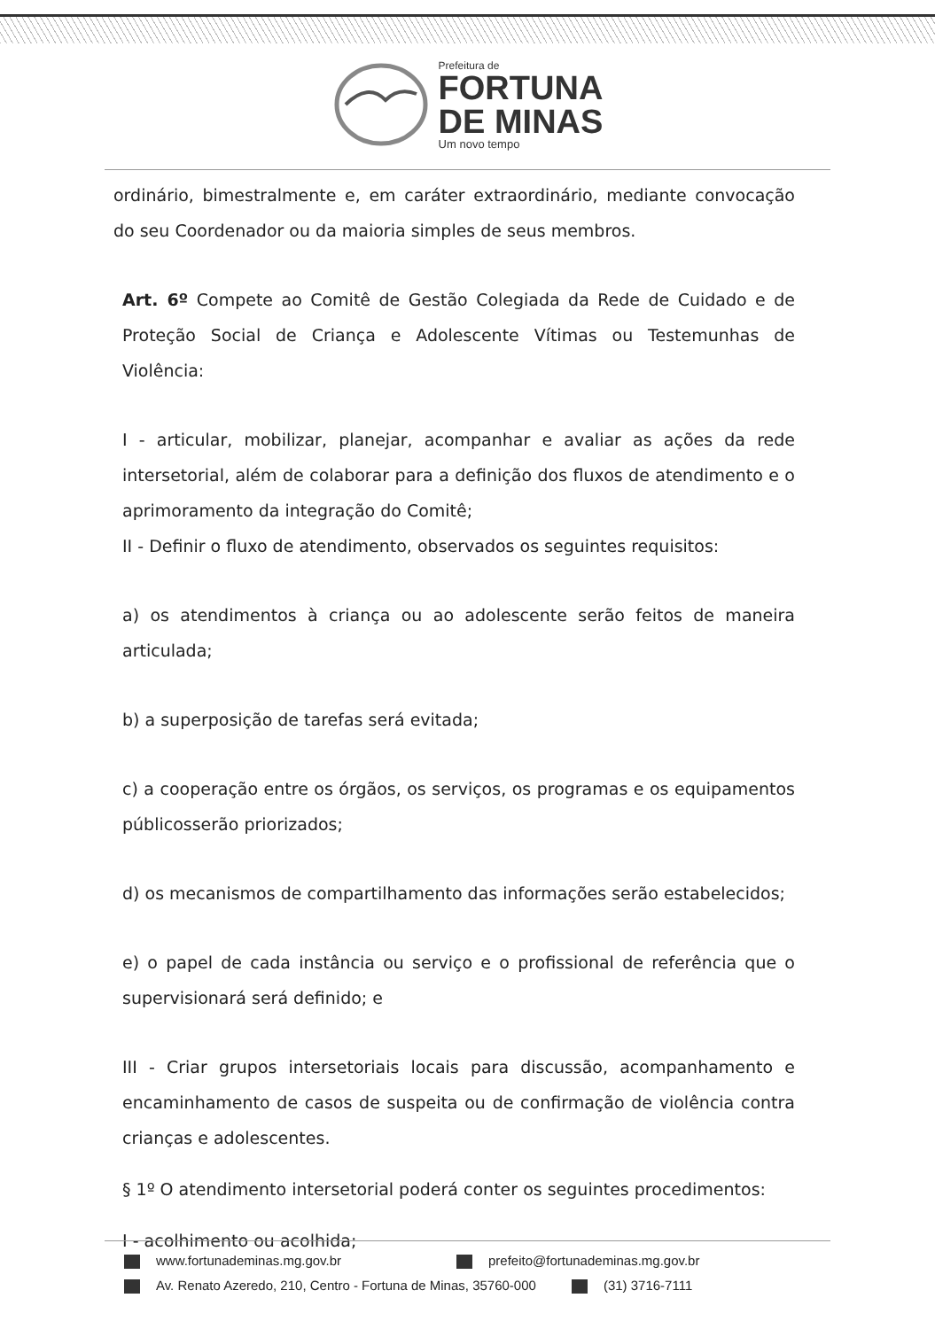Prefeitura de
FORTUNA
DE MINAS
Um novo tempo
ordinário, bimestralmente e, em caráter extraordinário, mediante convocação do seu Coordenador ou da maioria simples de seus membros.
Art. 6º Compete ao Comitê de Gestão Colegiada da Rede de Cuidado e de Proteção Social de Criança e Adolescente Vítimas ou Testemunhas de Violência:
I - articular, mobilizar, planejar, acompanhar e avaliar as ações da rede intersetorial, além de colaborar para a definição dos fluxos de atendimento e o aprimoramento da integração do Comitê;
II - Definir o fluxo de atendimento, observados os seguintes requisitos:
a) os atendimentos à criança ou ao adolescente serão feitos de maneira articulada;
b) a superposição de tarefas será evitada;
c) a cooperação entre os órgãos, os serviços, os programas e os equipamentos públicosserão priorizados;
d) os mecanismos de compartilhamento das informações serão estabelecidos;
e) o papel de cada instância ou serviço e o profissional de referência que o supervisionará será definido; e
III - Criar grupos intersetoriais locais para discussão, acompanhamento e encaminhamento de casos de suspeita ou de confirmação de violência contra crianças e adolescentes.
§ 1º O atendimento intersetorial poderá conter os seguintes procedimentos:
I - acolhimento ou acolhida;
www.fortunademinas.mg.gov.br prefeito@fortunademinas.mg.gov.br
Av. Renato Azeredo, 210, Centro - Fortuna de Minas, 35760-000 (31) 3716-7111